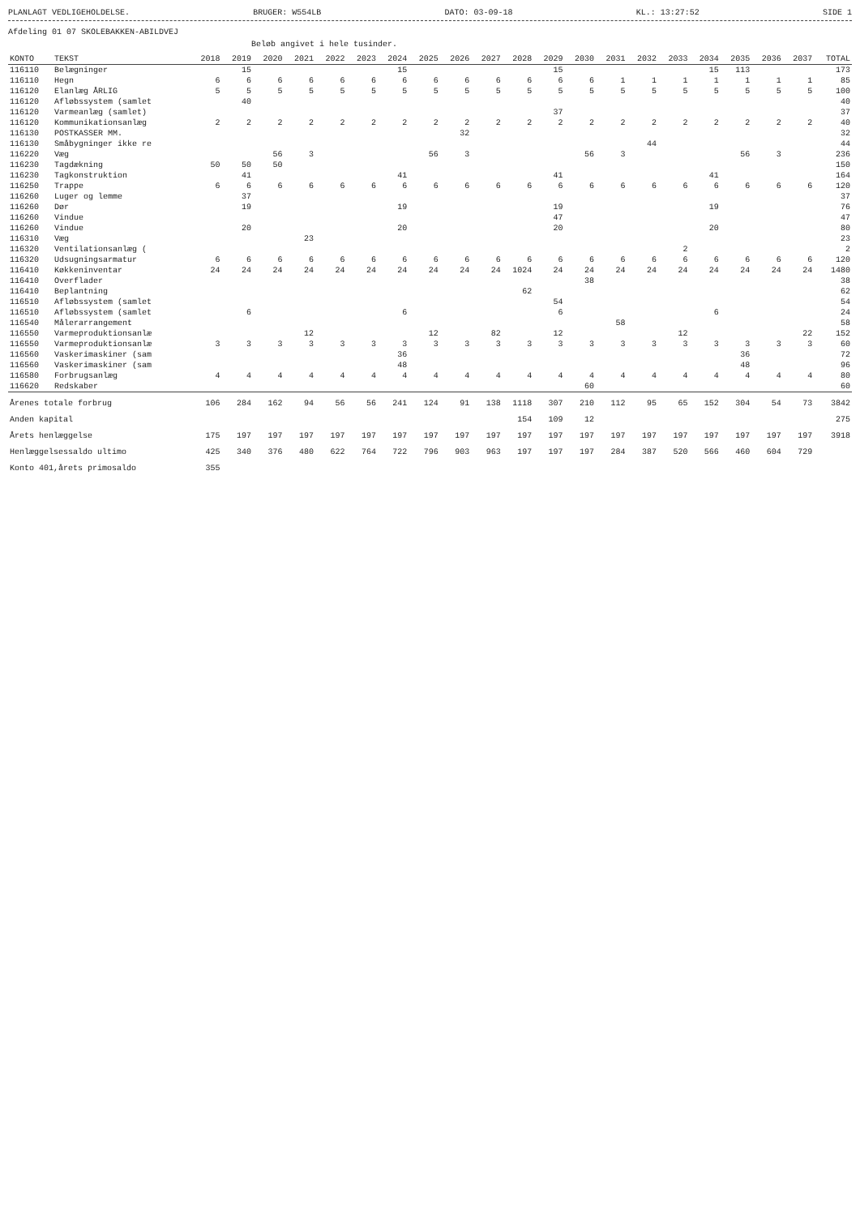PLANLAGT VEDLIGEHOLDELSE. BRUGER: W554LB DATO: 03-09-18 KL.: 13:27:52 SIDE 1
Afdeling 01 07 SKOLEBAKKEN-ABILDVEJ
Beløb angivet i hele tusinder.
| KONTO | TEKST | 2018 | 2019 | 2020 | 2021 | 2022 | 2023 | 2024 | 2025 | 2026 | 2027 | 2028 | 2029 | 2030 | 2031 | 2032 | 2033 | 2034 | 2035 | 2036 | 2037 | TOTAL |
| --- | --- | --- | --- | --- | --- | --- | --- | --- | --- | --- | --- | --- | --- | --- | --- | --- | --- | --- | --- | --- | --- | --- |
| 116110 | Belægninger | | 15 | | | | | 15 | | | | | 15 | | | | | 15 | 113 | | | 173 |
| 116110 | Hegn | 6 | 6 | 6 | 6 | 6 | 6 | 6 | 6 | 6 | 6 | 6 | 6 | 6 | 1 | 1 | 1 | 1 | 1 | 1 | 1 | 85 |
| 116120 | Elanlæg ÅRLIG | 5 | 5 | 5 | 5 | 5 | 5 | 5 | 5 | 5 | 5 | 5 | 5 | 5 | 5 | 5 | 5 | 5 | 5 | 5 | 5 | 100 |
| 116120 | Afløbssystem (samlet | | 40 | | | | | | | | | | | | | | | | | | | 40 |
| 116120 | Varmeanlæg (samlet) | | | | | | | | | | | | 37 | | | | | | | | | 37 |
| 116120 | Kommunikationsanlæg | 2 | 2 | 2 | 2 | 2 | 2 | 2 | 2 | 2 | 2 | 2 | 2 | 2 | 2 | 2 | 2 | 2 | 2 | 2 | 2 | 40 |
| 116130 | POSTKASSER MM. | | | | | | | | | 32 | | | | | | | | | | | | 32 |
| 116130 | Småbygninger ikke re | | | | | | | | | | | | | | | 44 | | | | | | 44 |
| 116220 | Væg | | | 56 | 3 | | | | 56 | 3 | | | | 56 | 3 | | | | 56 | 3 | | 236 |
| 116230 | Tagdækning | 50 | 50 | 50 | | | | | | | | | | | | | | | | | | 150 |
| 116230 | Tagkonstruktion | | 41 | | | | | 41 | | | | | 41 | | | | | 41 | | | | 164 |
| 116250 | Trappe | 6 | 6 | 6 | 6 | 6 | 6 | 6 | 6 | 6 | 6 | 6 | 6 | 6 | 6 | 6 | 6 | 6 | 6 | 6 | 6 | 120 |
| 116260 | Luger og lemme | | 37 | | | | | | | | | | | | | | | | | | | 37 |
| 116260 | Dør | | 19 | | | | | 19 | | | | | 19 | | | | | 19 | | | | 76 |
| 116260 | Vindue | | | | | | | | | | | | 47 | | | | | | | | | 47 |
| 116260 | Vindue | | 20 | | | | | 20 | | | | | 20 | | | | | 20 | | | | 80 |
| 116310 | Væg | | | | 23 | | | | | | | | | | | | | | | | | 23 |
| 116320 | Ventilationsanlæg ( | | | | | | | | | | | | | | | | 2 | | | | | 2 |
| 116320 | Udsugningsarmatur | 6 | 6 | 6 | 6 | 6 | 6 | 6 | 6 | 6 | 6 | 6 | 6 | 6 | 6 | 6 | 6 | 6 | 6 | 6 | 6 | 120 |
| 116410 | Køkkeninventar | 24 | 24 | 24 | 24 | 24 | 24 | 24 | 24 | 24 | 24 | 1024 | 24 | 24 | 24 | 24 | 24 | 24 | 24 | 24 | 24 | 1480 |
| 116410 | Overflader | | | | | | | | | | | | | 38 | | | | | | | | 38 |
| 116410 | Beplantning | | | | | | | | | | | 62 | | | | | | | | | | 62 |
| 116510 | Afløbssystem (samlet | | | | | | | | | | | | 54 | | | | | | | | | 54 |
| 116510 | Afløbssystem (samlet | | 6 | | | | | 6 | | | | | 6 | | | | | 6 | | | | 24 |
| 116540 | Målerarrangement | | | | | | | | | | | | | | 58 | | | | | | | 58 |
| 116550 | Varmeproduktionsanlæ | | | | 12 | | | | 12 | | 82 | | 12 | | | | 12 | | | | 22 | 152 |
| 116550 | Varmeproduktionsanlæ | 3 | 3 | 3 | 3 | 3 | 3 | 3 | 3 | 3 | 3 | 3 | 3 | 3 | 3 | 3 | 3 | 3 | 3 | 3 | 3 | 60 |
| 116560 | Vaskerimaskiner (sam | | | | | | | 36 | | | | | | | | | | | 36 | | | 72 |
| 116560 | Vaskerimaskiner (sam | | | | | | | 48 | | | | | | | | | | | 48 | | | 96 |
| 116580 | Forbrugsanlæg | 4 | 4 | 4 | 4 | 4 | 4 | 4 | 4 | 4 | 4 | 4 | 4 | 4 | 4 | 4 | 4 | 4 | 4 | 4 | 4 | 80 |
| 116620 | Redskaber | | | | | | | | | | | | | 60 | | | | | | | | 60 |
| Årenes totale forbrug | | 106 | 284 | 162 | 94 | 56 | 56 | 241 | 124 | 91 | 138 | 1118 | 307 | 210 | 112 | 95 | 65 | 152 | 304 | 54 | 73 | 3842 |
| Anden kapital | | | | | | | | | | | | 154 | 109 | 12 | | | | | | | | 275 |
| Årets henlæggelse | | 175 | 197 | 197 | 197 | 197 | 197 | 197 | 197 | 197 | 197 | 197 | 197 | 197 | 197 | 197 | 197 | 197 | 197 | 197 | 197 | 3918 |
| Henlæggelsessaldo ultimo | | 425 | 340 | 376 | 480 | 622 | 764 | 722 | 796 | 903 | 963 | 197 | 197 | 197 | 284 | 387 | 520 | 566 | 460 | 604 | 729 | |
| Konto 401,årets primosaldo | | 355 | | | | | | | | | | | | | | | | | | | | |